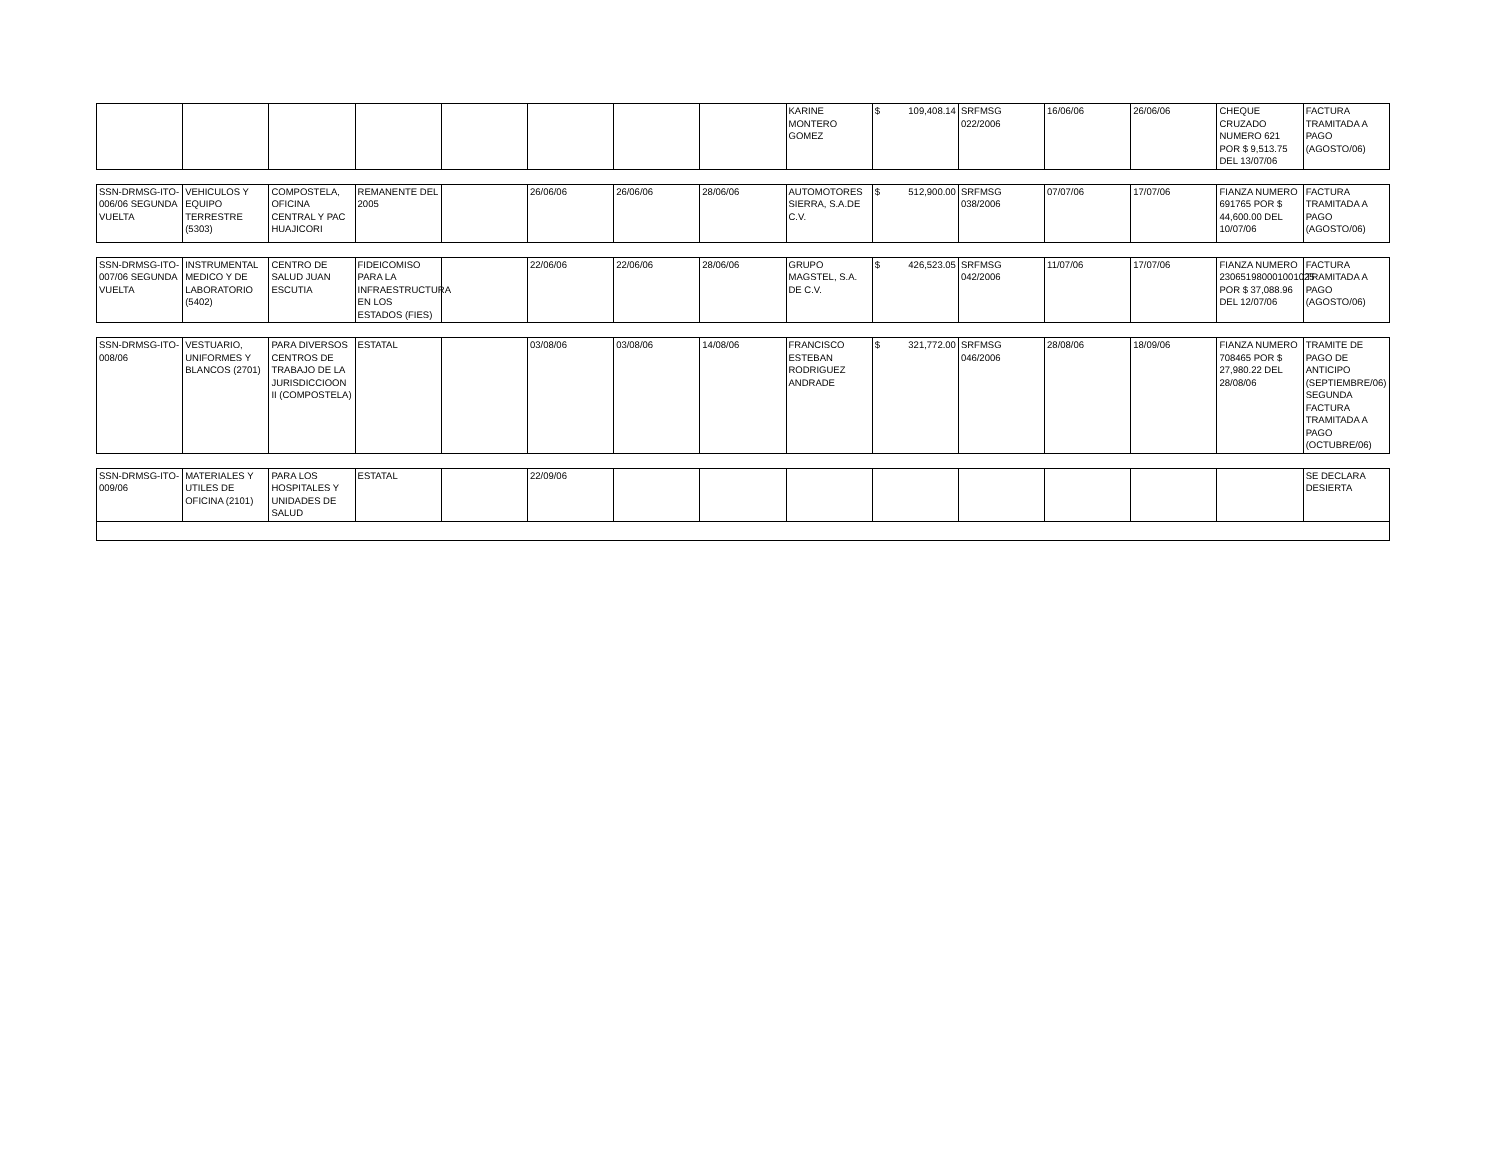| | | | | | | | | KARINE MONTERO GOMEZ | $ 109,408.14 | SRFMSG 022/2006 | 16/06/06 | 26/06/06 | CHEQUE CRUZADO NUMERO 621 POR $ 9,513.75 DEL 13/07/06 | FACTURA TRAMITADA A PAGO (AGOSTO/06) |
| SSN-DRMSG-ITO-006/06 SEGUNDA VUELTA | VEHICULOS Y EQUIPO TERRESTRE (5303) | COMPOSTELA, OFICINA CENTRAL Y PAC HUAJICORI | REMANENTE DEL 2005 | | 26/06/06 | 26/06/06 | 28/06/06 | AUTOMOTORES SIERRA, S.A.DE C.V. | $ 512,900.00 | SRFMSG 038/2006 | 07/07/06 | 17/07/06 | FIANZA NUMERO 691765 POR $ 44,600.00 DEL 10/07/06 | FACTURA TRAMITADA A PAGO (AGOSTO/06) |
| SSN-DRMSG-ITO-007/06 SEGUNDA VUELTA | INSTRUMENTAL MEDICO Y DE LABORATORIO (5402) | CENTRO DE SALUD JUAN ESCUTIA | FIDEICOMISO PARA LA INFRAESTRUCTURA EN LOS ESTADOS (FIES) | | 22/06/06 | 22/06/06 | 28/06/06 | GRUPO MAGSTEL, S.A. DE C.V. | $ 426,523.05 | SRFMSG 042/2006 | 11/07/06 | 17/07/06 | FIANZA NUMERO 230651980001001025 POR $ 37,088.96 DEL 12/07/06 | FACTURA TRAMITADA A PAGO (AGOSTO/06) |
| SSN-DRMSG-ITO-008/06 | VESTUARIO, UNIFORMES Y BLANCOS (2701) | PARA DIVERSOS CENTROS DE TRABAJO DE LA JURISDICCIOON II (COMPOSTELA) | ESTATAL | | 03/08/06 | 03/08/06 | 14/08/06 | FRANCISCO ESTEBAN RODRIGUEZ ANDRADE | $ 321,772.00 | SRFMSG 046/2006 | 28/08/06 | 18/09/06 | FIANZA NUMERO 708465 POR $ 27,980.22 DEL 28/08/06 | TRAMITE DE PAGO DE ANTICIPO (SEPTIEMBRE/06) SEGUNDA FACTURA TRAMITADA A PAGO (OCTUBRE/06) |
| SSN-DRMSG-ITO-009/06 | MATERIALES Y UTILES DE OFICINA (2101) | PARA LOS HOSPITALES Y UNIDADES DE SALUD | ESTATAL | | 22/09/06 | | | | | | | | | SE DECLARA DESIERTA |